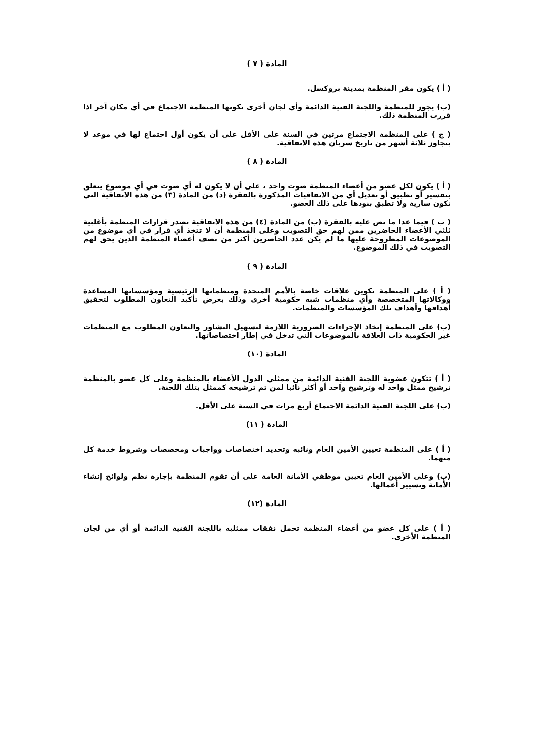المادة ( ٧ )
( أ ) يكون مقر المنظمة بمدينة بروكسل.
(ب) يجوز للمنظمة واللجنة الفنية الدائمة وأي لجان أخرى تكونها المنظمة الاجتماع في أي مكان آخر اذا قررت المنظمة ذلك.
( ج ) على المنظمة الاجتماع مرتين في السنة على الأقل على أن يكون أول اجتماع لها في موعد لا يتجاوز ثلاثة أشهر من تاريخ سريان هذه الاتفاقية.
المادة ( ٨ )
( أ ) يكون لكل عضو من أعضاء المنظمة صوت واحد ، على أن لا يكون له أي صوت في أي موضوع يتعلق بتفسير أو تطبيق أو تعديل أي من الاتفاقيات المذكورة بالفقرة (د) من المادة (٣) من هذه الاتفاقية التي تكون سارية ولا تطبق بنودها على ذلك العضو.
( ب ) فيما عدا ما نص عليه بالفقرة (ب) من المادة (٤) من هذه الاتفاقية تصدر قرارات المنظمة بأغلبية ثلثي الأعضاء الحاضرين ممن لهم حق التصويت وعلى المنظمة أن لا تتخذ أي قرار في أي موضوع من الموضوعات المطروحة عليها ما لم يكن عدد الحاضرين أكثر من نصف أعضاء المنظمة الذين يحق لهم التصويت في ذلك الموضوع.
المادة ( ٩ )
( أ ) على المنظمة تكوين علاقات خاصة بالأمم المتحدة ومنظماتها الرئيسية ومؤسساتها المساعدة ووكالاتها المتخصصة وأي منظمات شبه حكومية أخرى وذلك بغرض تأكيد التعاون المطلوب لتحقيق أهدافها وأهداف تلك المؤسسات والمنظمات.
(ب) على المنظمة إتخاذ الإجراءات الضرورية اللازمة لتسهيل التشاور والتعاون المطلوب مع المنظمات غير الحكومية ذات العلاقة بالموضوعات التي تدخل في إطار اختصاصاتها.
المادة (١٠)
( أ ) تتكون عضوية اللجنة الفنية الدائمة من ممثلي الدول الأعضاء بالمنظمة وعلى كل عضو بالمنظمة ترشيح ممثل واحد له وترشيح واحد أو أكثر نائبا لمن تم ترشيحه كممثل بتلك اللجنة.
(ب) على اللجنة الفنية الدائمة الاجتماع أربع مرات في السنة على الأقل.
المادة ( ١١)
( أ ) على المنظمة تعيين الأمين العام ونائبه وتحديد اختصاصات وواجبات ومخصصات وشروط خدمة كل منهما.
(ب) وعلى الأمين العام تعيين موظفي الأمانة العامة على أن تقوم المنظمة بإجازة نظم ولوائح إنشاء الأمانة وتسيير أعمالها.
المادة (١٢)
( أ ) على كل عضو من أعضاء المنظمة تحمل نفقات ممثليه باللجنة الفنية الدائمة أو أي من لجان المنظمة الأخرى.